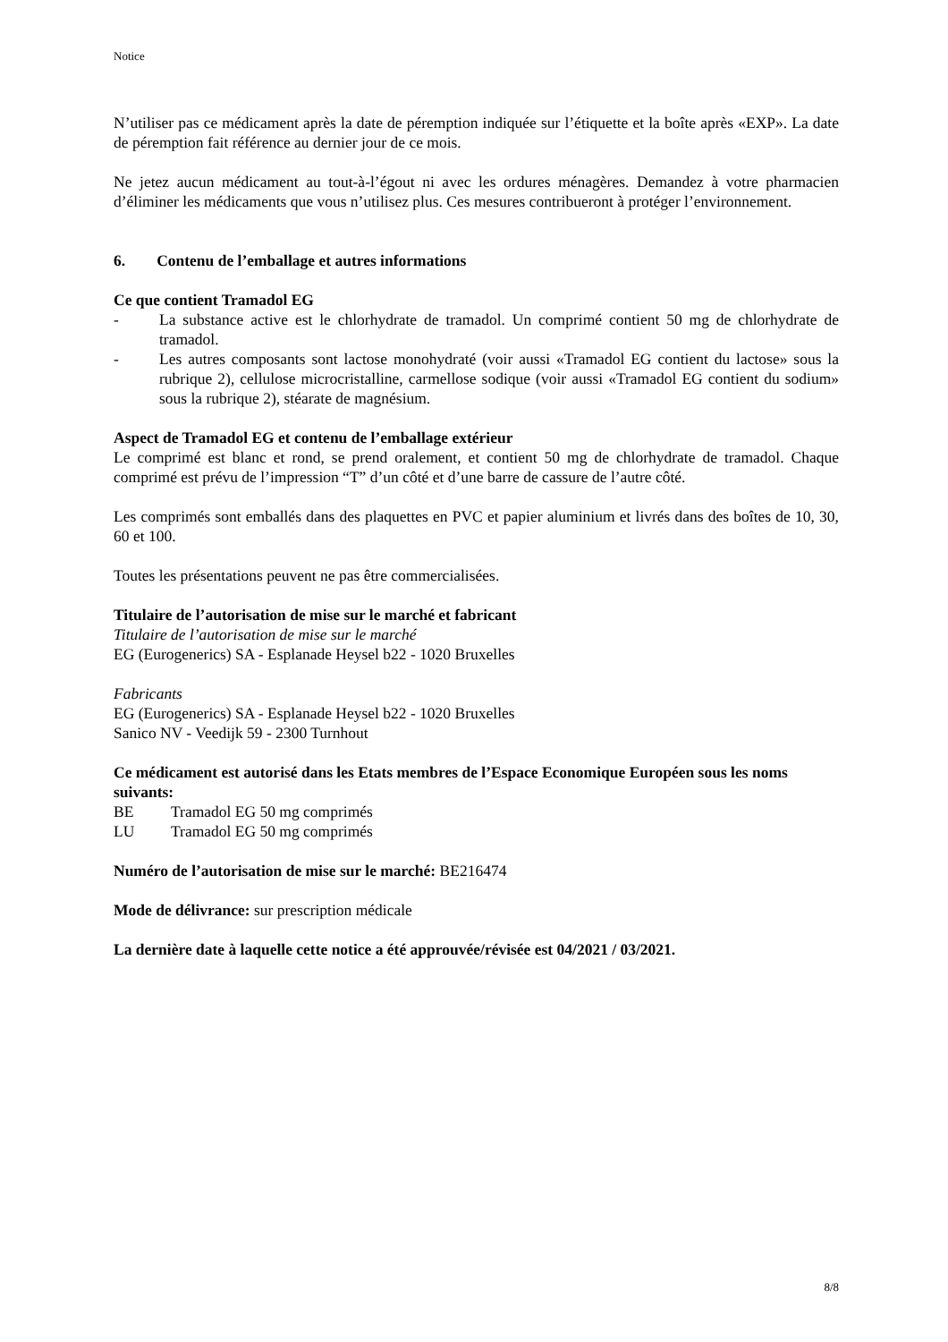Notice
N’utiliser pas ce médicament après la date de péremption indiquée sur l’étiquette et la boîte après «EXP». La date de péremption fait référence au dernier jour de ce mois.
Ne jetez aucun médicament au tout-à-l’égout ni avec les ordures ménagères. Demandez à votre pharmacien d’éliminer les médicaments que vous n’utilisez plus. Ces mesures contribueront à protéger l’environnement.
6. Contenu de l’emballage et autres informations
Ce que contient Tramadol EG
- La substance active est le chlorhydrate de tramadol. Un comprimé contient 50 mg de chlorhydrate de tramadol.
- Les autres composants sont lactose monohydraté (voir aussi «Tramadol EG contient du lactose» sous la rubrique 2), cellulose microcristalline, carmellose sodique (voir aussi «Tramadol EG contient du sodium» sous la rubrique 2), stéarate de magnésium.
Aspect de Tramadol EG et contenu de l’emballage extérieur
Le comprimé est blanc et rond, se prend oralement, et contient 50 mg de chlorhydrate de tramadol. Chaque comprimé est prévu de l’impression “T” d’un côté et d’une barre de cassure de l’autre côté.
Les comprimés sont emballés dans des plaquettes en PVC et papier aluminium et livrés dans des boîtes de 10, 30, 60 et 100.
Toutes les présentations peuvent ne pas être commercialisées.
Titulaire de l’autorisation de mise sur le marché et fabricant
Titulaire de l’autorisation de mise sur le marché
EG (Eurogenerics) SA - Esplanade Heysel b22 - 1020 Bruxelles
Fabricants
EG (Eurogenerics) SA - Esplanade Heysel b22 - 1020 Bruxelles
Sanico NV - Veedijk 59 - 2300 Turnhout
Ce médicament est autorisé dans les Etats membres de l’Espace Economique Européen sous les noms suivants:
BE Tramadol EG 50 mg comprimés
LU Tramadol EG 50 mg comprimés
Numéro de l’autorisation de mise sur le marché: BE216474
Mode de délivrance: sur prescription médicale
La dernière date à laquelle cette notice a été approuvée/révisée est 04/2021 / 03/2021.
8/8